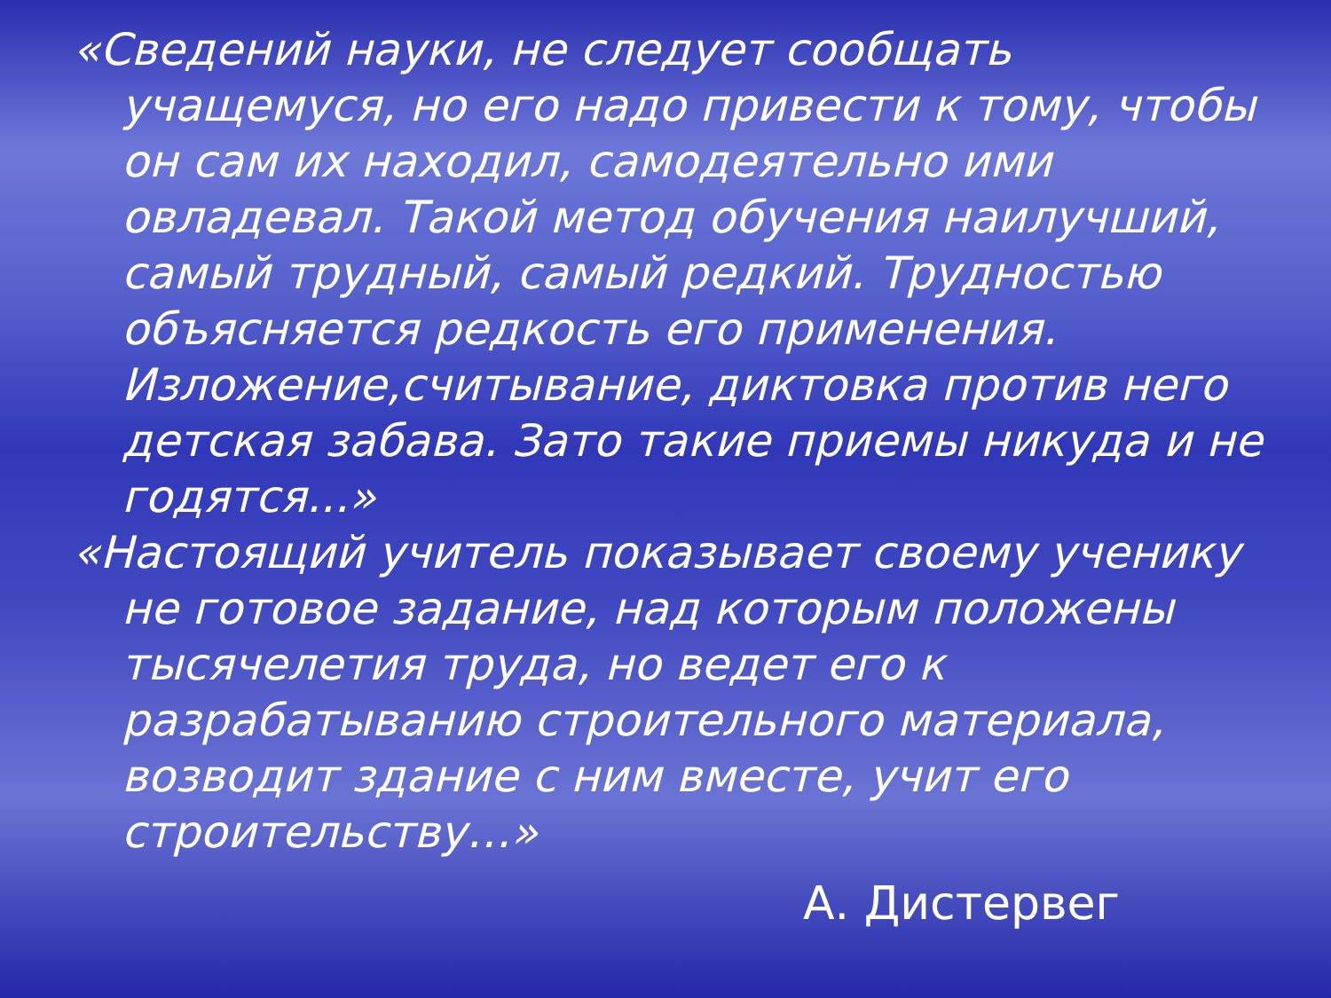«Сведений науки, не следует сообщать учащемуся, но его надо привести к тому, чтобы он сам их находил, самодеятельно ими овладевал. Такой метод обучения наилучший, самый трудный, самый редкий. Трудностью объясняется редкость его применения. Изложение,считывание, диктовка против него детская забава. Зато такие приемы никуда и не годятся...»
«Настоящий учитель показывает своему ученику не готовое задание, над которым положены тысячелетия труда, но ведет его к разрабатыванию строительного материала, возводит здание с ним вместе, учит его строительству…»
А. Дистервег